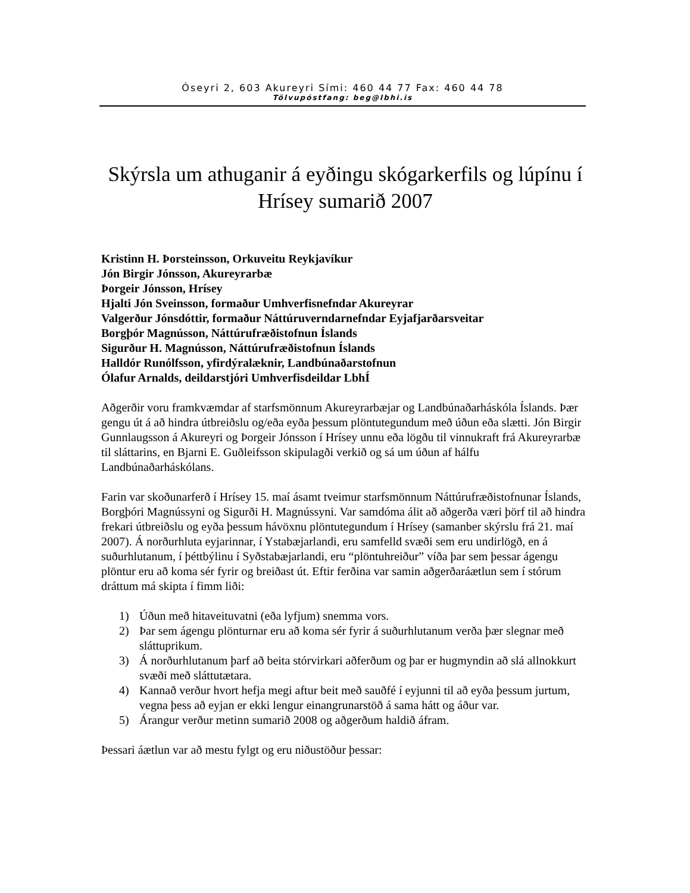Óseyri 2, 603 Akureyri Sími: 460 44 77 Fax: 460 44 78
Tölvupóstfang: beg@lbhi.is
Skýrsla um athuganir á eyðingu skógarkerfils og lúpínu í Hrísey sumarið 2007
Kristinn H. Þorsteinsson, Orkuveitu Reykjavíkur
Jón Birgir Jónsson, Akureyrarbæ
Þorgeir Jónsson, Hrísey
Hjalti Jón Sveinsson, formaður Umhverfisnefndar Akureyrar
Valgerður Jónsdóttir, formaður Náttúruverndarnefndar Eyjafjarðarsveitar
Borgþór Magnússon, Náttúrufræðistofnun Íslands
Sigurður H. Magnússon, Náttúrufræðistofnun Íslands
Halldór Runólfsson, yfirdýralæknir, Landbúnaðarstofnun
Ólafur Arnalds, deildarstjóri Umhverfisdeildar LbhÍ
Aðgerðir voru framkvæmdar af starfsmönnum Akureyrarbæjar og Landbúnaðarháskóla Íslands. Þær gengu út á að hindra útbreiðslu og/eða eyða þessum plöntutegundum með úðun eða slætti. Jón Birgir Gunnlaugsson á Akureyri og Þorgeir Jónsson í Hrísey unnu eða lögðu til vinnukraft frá Akureyrarbæ til sláttarins, en Bjarni E. Guðleifsson skipulagði verkið og sá um úðun af hálfu Landbúnaðarháskólans.
Farin var skoðunarferð í Hrísey 15. maí ásamt tveimur starfsmönnum Náttúrufræðistofnunar Íslands, Borgþóri Magnússyni og Sigurði H. Magnússyni. Var samdóma álit að aðgerða væri þörf til að hindra frekari útbreiðslu og eyða þessum hávöxnu plöntutegundum í Hrísey (samanber skýrslu frá 21. maí 2007). Á norðurhluta eyjarinnar, í Ystabæjarlandi, eru samfelld svæði sem eru undirlögð, en á suðurhlutanum, í þéttbýlinu í Syðstabæjarlandi, eru “plöntuhreiður” víða þar sem þessar ágengu plöntur eru að koma sér fyrir og breiðast út. Eftir ferðina var samin aðgerðaráætlun sem í stórum dráttum má skipta í fimm liði:
1) Úðun með hitaveituvatni (eða lyfjum) snemma vors.
2) Þar sem ágengu plönturnar eru að koma sér fyrir á suðurhlutanum verða þær slegnar með sláttuprikum.
3) Á norðurhlutanum þarf að beita stórvirkari aðferðum og þar er hugmyndin að slá allnokkurt svæði með sláttutætara.
4) Kannað verður hvort hefja megi aftur beit með sauðfé í eyjunni til að eyða þessum jurtum, vegna þess að eyjan er ekki lengur einangrunarstöð á sama hátt og áður var.
5) Árangur verður metinn sumarið 2008 og aðgerðum haldið áfram.
Þessari áætlun var að mestu fylgt og eru niðustöður þessar: